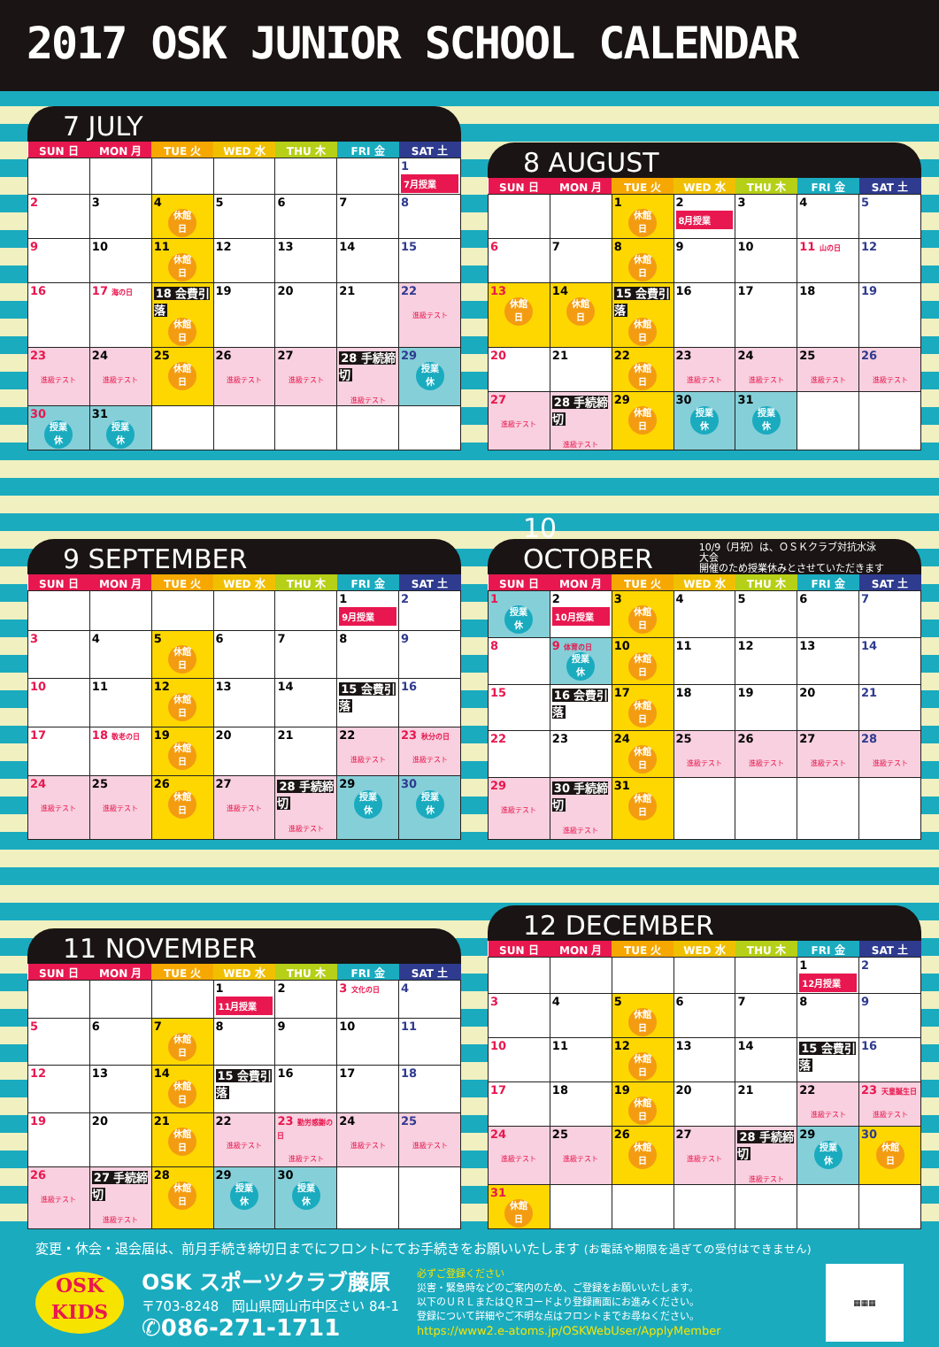2017 OSK JUNIOR SCHOOL CALENDAR
7 JULY
| SUN 日 | MON 月 | TUE 火 | WED 水 | THU 木 | FRI 金 | SAT 土 |
| --- | --- | --- | --- | --- | --- | --- |
| | | | | | | 1 7月授業 |
| 2 | 3 | 4 休館 日 | 5 | 6 | 7 | 8 |
| 9 | 10 | 11 休館 日 | 12 | 13 | 14 | 15 |
| 16 | 17 海の日 | 18 会費引落 休館 日 | 19 | 20 | 21 | 22 進級テスト |
| 23 進級テスト | 24 進級テスト | 25 休館 日 | 26 進級テスト | 27 進級テスト | 28 手続締切 進級テスト | 29 授業 休 |
| 30 授業 休 | 31 授業 休 | | | | | |
8 AUGUST
| SUN 日 | MON 月 | TUE 火 | WED 水 | THU 木 | FRI 金 | SAT 土 |
| --- | --- | --- | --- | --- | --- | --- |
| | | 1 休館 日 | 2 8月授業 | 3 | 4 | 5 |
| 6 | 7 | 8 休館 日 | 9 | 10 | 11 山の日 | 12 |
| 13 休館 日 | 14 休館 日 | 15 会費引落 休館 日 | 16 | 17 | 18 | 19 |
| 20 | 21 | 22 休館 日 | 23 進級テスト | 24 進級テスト | 25 進級テスト | 26 進級テスト |
| 27 進級テスト | 28 手続締切 進級テスト | 29 休館 日 | 30 授業 休 | 31 授業 休 | | |
9 SEPTEMBER
| SUN 日 | MON 月 | TUE 火 | WED 水 | THU 木 | FRI 金 | SAT 土 |
| --- | --- | --- | --- | --- | --- | --- |
| | | | | | 1 9月授業 | 2 |
| 3 | 4 | 5 休館 日 | 6 | 7 | 8 | 9 |
| 10 | 11 | 12 休館 日 | 13 | 14 | 15 会費引落 | 16 |
| 17 | 18 敬老の日 | 19 休館 日 | 20 | 21 | 22 進級テスト | 23 秋分の日 進級テスト |
| 24 進級テスト | 25 進級テスト | 26 休館 日 | 27 進級テスト | 28 手続締切 進級テスト | 29 授業 休 | 30 授業 休 |
10 OCTOBER 10/9（月祝）は、ＯＳＫクラブ対抗水泳大会
開催のため授業休みとさせていただきます
| SUN 日 | MON 月 | TUE 火 | WED 水 | THU 木 | FRI 金 | SAT 土 |
| --- | --- | --- | --- | --- | --- | --- |
| 1 授業 休 | 2 10月授業 | 3 休館 日 | 4 | 5 | 6 | 7 |
| 8 | 9 体育の日 授業 休 | 10 休館 日 | 11 | 12 | 13 | 14 |
| 15 | 16 会費引落 | 17 休館 日 | 18 | 19 | 20 | 21 |
| 22 | 23 | 24 休館 日 | 25 進級テスト | 26 進級テスト | 27 進級テスト | 28 進級テスト |
| 29 進級テスト | 30 手続締切 進級テスト | 31 休館 日 | | | | |
11 NOVEMBER
| SUN 日 | MON 月 | TUE 火 | WED 水 | THU 木 | FRI 金 | SAT 土 |
| --- | --- | --- | --- | --- | --- | --- |
| | | | 1 11月授業 | 2 | 3 文化の日 | 4 |
| 5 | 6 | 7 休館 日 | 8 | 9 | 10 | 11 |
| 12 | 13 | 14 休館 日 | 15 会費引落 | 16 | 17 | 18 |
| 19 | 20 | 21 休館 日 | 22 進級テスト | 23 勤労感謝の日 進級テスト | 24 進級テスト | 25 進級テスト |
| 26 進級テスト | 27 手続締切 進級テスト | 28 休館 日 | 29 授業 休 | 30 授業 休 | | |
12 DECEMBER
| SUN 日 | MON 月 | TUE 火 | WED 水 | THU 木 | FRI 金 | SAT 土 |
| --- | --- | --- | --- | --- | --- | --- |
| | | | | | 1 12月授業 | 2 |
| 3 | 4 | 5 休館 日 | 6 | 7 | 8 | 9 |
| 10 | 11 | 12 休館 日 | 13 | 14 | 15 会費引落 | 16 |
| 17 | 18 | 19 休館 日 | 20 | 21 | 22 進級テスト | 23 天皇誕生日 進級テスト |
| 24 進級テスト | 25 進級テスト | 26 休館 日 | 27 進級テスト | 28 手続締切 進級テスト | 29 授業 休 | 30 休館 日 |
| 31 休館 日 | | | | | | |
変更・休会・退会届は、前月手続き締切日までにフロントにてお手続きをお願いいたします (お電話や期限を過ぎての受付はできません)
OSK
KIDS
OSK スポーツクラブ藤原
〒703-8248　岡山県岡山市中区さい 84-1
✆086-271-1711
必ずご登録ください
災害・緊急時などのご案内のため、ご登録をお願いいたします。
以下のＵＲＬまたはＱＲコードより登録画面にお進みください。
登録について詳細やご不明な点はフロントまでお尋ねください。
https://www2.e-atoms.jp/OSKWebUser/ApplyMember
▦▦▦